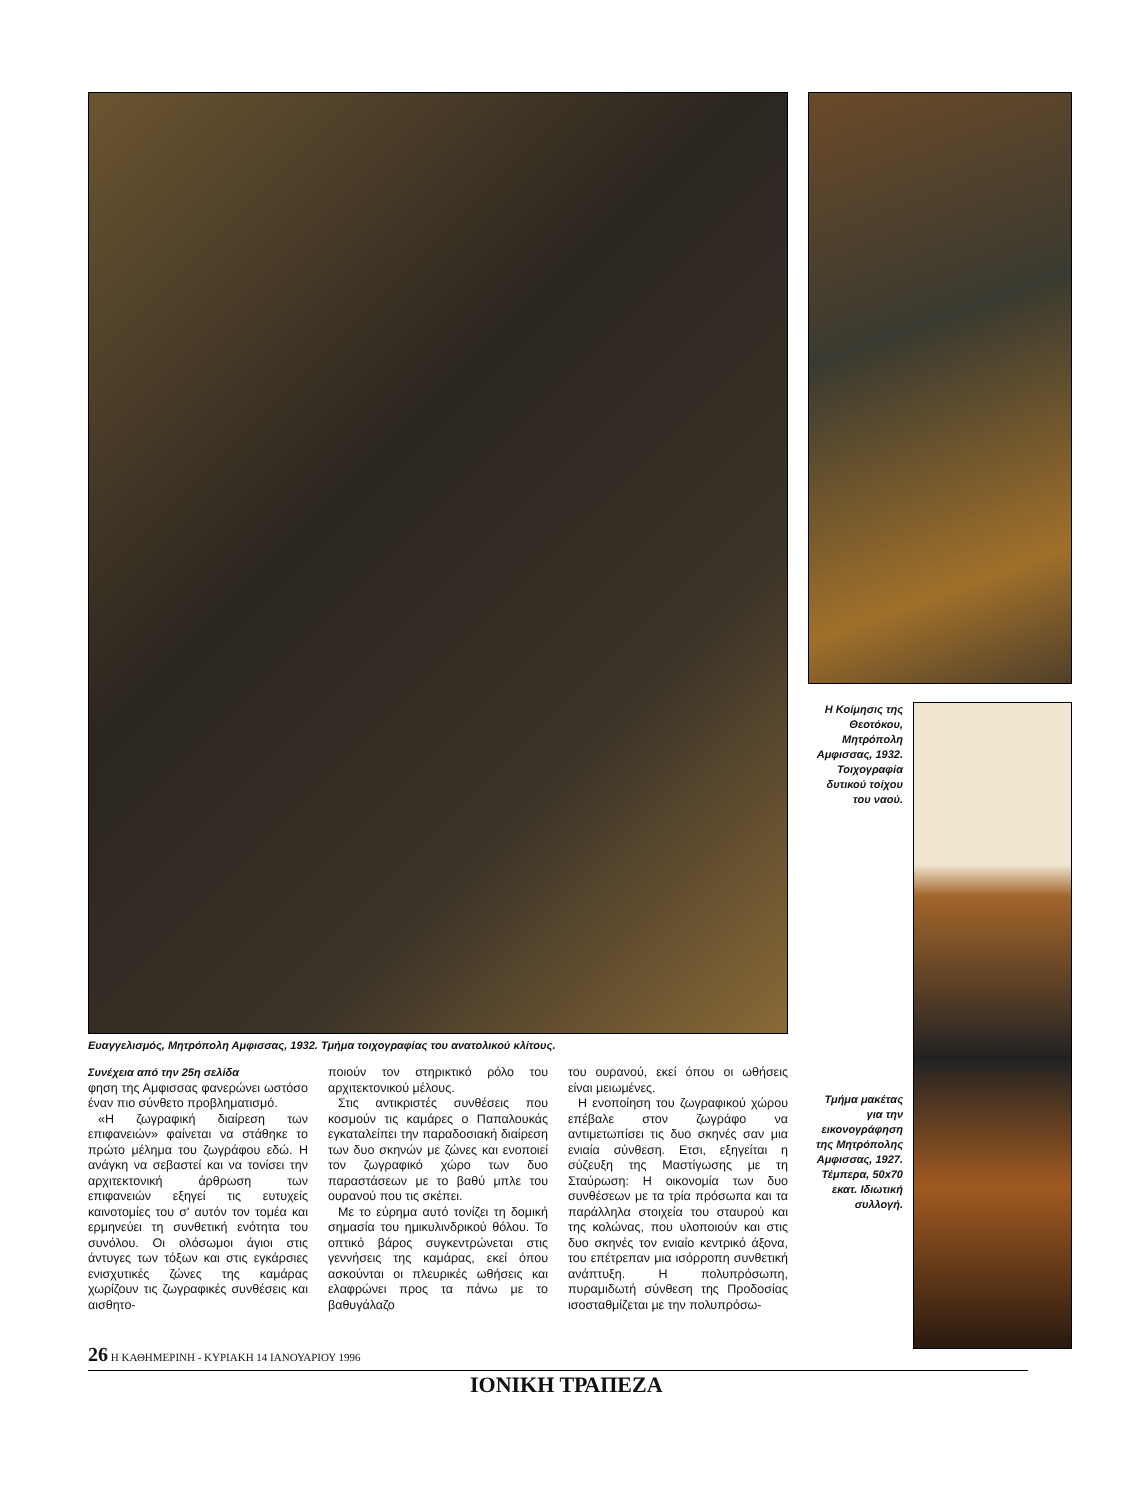Ευαγγελισμός, Μητρόπολη Αμφισσας, 1932. Τμήμα τοιχογραφίας του ανατολικού κλίτους.
Συνέχεια από την 25η σελίδα
φηση της Αμφισσας φανερώνει ωστόσο έναν πιο σύνθετο προβληματισμό.
«Η ζωγραφική διαίρεση των επιφανειών» φαίνεται να στάθηκε το πρώτο μέλημα του ζωγράφου εδώ. Η ανάγκη να σεβαστεί και να τονίσει την αρχιτεκτονική άρθρωση των επιφανειών εξηγεί τις ευτυχείς καινοτομίες του σ' αυτόν τον τομέα και ερμηνεύει τη συνθετική ενότητα του συνόλου. Οι ολόσωμοι άγιοι στις άντυγες των τόξων και στις εγκάρσιες ενισχυτικές ζώνες της καμάρας χωρίζουν τις ζωγραφικές συνθέσεις και αισθητο-
ποιούν τον στηρικτικό ρόλο του αρχιτεκτονικού μέλους.
Στις αντικριστές συνθέσεις που κοσμούν τις καμάρες ο Παπαλουκάς εγκαταλείπει την παραδοσιακή διαίρεση των δυο σκηνών με ζώνες και ενοποιεί τον ζωγραφικό χώρο των δυο παραστάσεων με το βαθύ μπλε του ουρανού που τις σκέπει.
Με το εύρημα αυτό τονίζει τη δομική σημασία του ημικυλινδρικού θόλου. Το οπτικό βάρος συγκεντρώνεται στις γεννήσεις της καμάρας, εκεί όπου ασκούνται οι πλευρικές ωθήσεις και ελαφρώνει προς τα πάνω με το βαθυγάλαζο
του ουρανού, εκεί όπου οι ωθήσεις είναι μειωμένες.
Η ενοποίηση του ζωγραφικού χώρου επέβαλε στον ζωγράφο να αντιμετωπίσει τις δυο σκηνές σαν μια ενιαία σύνθεση. Ετσι, εξηγείται η σύζευξη της Μαστίγωσης με τη Σταύρωση: Η οικονομία των δυο συνθέσεων με τα τρία πρόσωπα και τα παράλληλα στοιχεία του σταυρού και της κολώνας, που υλοποιούν και στις δυο σκηνές τον ενιαίο κεντρικό άξονα, του επέτρεπαν μια ισόρροπη συνθετική ανάπτυξη. Η πολυπρόσωπη, πυραμιδωτή σύνθεση της Προδοσίας ισοσταθμίζεται με την πολυπρόσω-
Η Κοίμησις της Θεοτόκου, Μητρόπολη Αμφισσας, 1932. Τοιχογραφία δυτικού τοίχου του ναού.
Τμήμα μακέτας για την εικονογράφηση της Μητρόπολης Αμφισσας, 1927. Τέμπερα, 50x70 εκατ. Ιδιωτική συλλογή.
26 Η ΚΑΘΗΜΕΡΙΝΗ - ΚΥΡΙΑΚΗ 14 ΙΑΝΟΥΑΡΙΟΥ 1996
ΙΟΝΙΚΗ ΤΡΑΠΕΖΑ